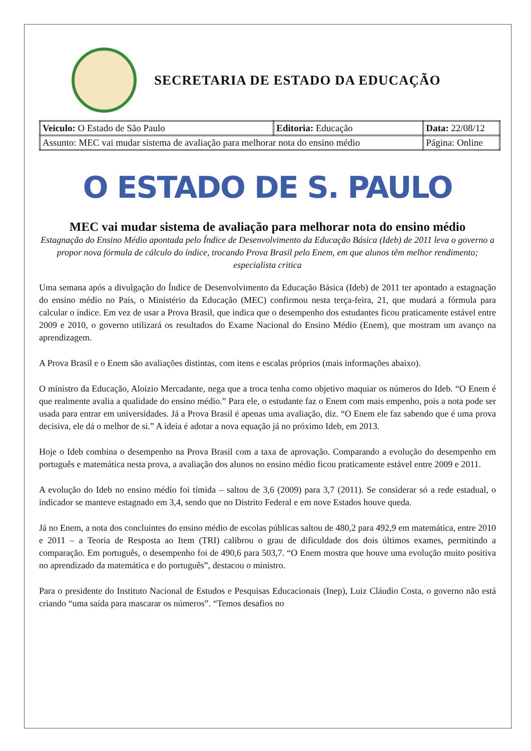SECRETARIA DE ESTADO DA EDUCAÇÃO
| Veiculo: O Estado de São Paulo | Editoria: Educação | Data: 22/08/12 |
| Assunto: MEC vai mudar sistema de avaliação para melhorar nota do ensino médio | | Página: Online |
O ESTADO DE S. PAULO
MEC vai mudar sistema de avaliação para melhorar nota do ensino médio
Estagnação do Ensino Médio apontada pelo Índice de Desenvolvimento da Educação Básica (Ideb) de 2011 leva o governo a propor nova fórmula de cálculo do índice, trocando Prova Brasil pelo Enem, em que alunos têm melhor rendimento; especialista critica
Uma semana após a divulgação do Índice de Desenvolvimento da Educação Básica (Ideb) de 2011 ter apontado a estagnação do ensino médio no País, o Ministério da Educação (MEC) confirmou nesta terça-feira, 21, que mudará a fórmula para calcular o índice. Em vez de usar a Prova Brasil, que indica que o desempenho dos estudantes ficou praticamente estável entre 2009 e 2010, o governo utilizará os resultados do Exame Nacional do Ensino Médio (Enem), que mostram um avanço na aprendizagem.
A Prova Brasil e o Enem são avaliações distintas, com itens e escalas próprios (mais informações abaixo).
O ministro da Educação, Aloizio Mercadante, nega que a troca tenha como objetivo maquiar os números do Ideb. “O Enem é que realmente avalia a qualidade do ensino médio.” Para ele, o estudante faz o Enem com mais empenho, pois a nota pode ser usada para entrar em universidades. Já a Prova Brasil é apenas uma avaliação, diz. “O Enem ele faz sabendo que é uma prova decisiva, ele dá o melhor de si.” A ideia é adotar a nova equação já no próximo Ideb, em 2013.
Hoje o Ideb combina o desempenho na Prova Brasil com a taxa de aprovação. Comparando a evolução do desempenho em português e matemática nesta prova, a avaliação dos alunos no ensino médio ficou praticamente estável entre 2009 e 2011.
A evolução do Ideb no ensino médio foi tímida – saltou de 3,6 (2009) para 3,7 (2011). Se considerar só a rede estadual, o indicador se manteve estagnado em 3,4, sendo que no Distrito Federal e em nove Estados houve queda.
Já no Enem, a nota dos concluintes do ensino médio de escolas públicas saltou de 480,2 para 492,9 em matemática, entre 2010 e 2011 – a Teoria de Resposta ao Item (TRI) calibrou o grau de dificuldade dos dois últimos exames, permitindo a comparação. Em português, o desempenho foi de 490,6 para 503,7. “O Enem mostra que houve uma evolução muito positiva no aprendizado da matemática e do português”, destacou o ministro.
Para o presidente do Instituto Nacional de Estudos e Pesquisas Educacionais (Inep), Luiz Cláudio Costa, o governo não está criando “uma saída para mascarar os números”. “Temos desafios no